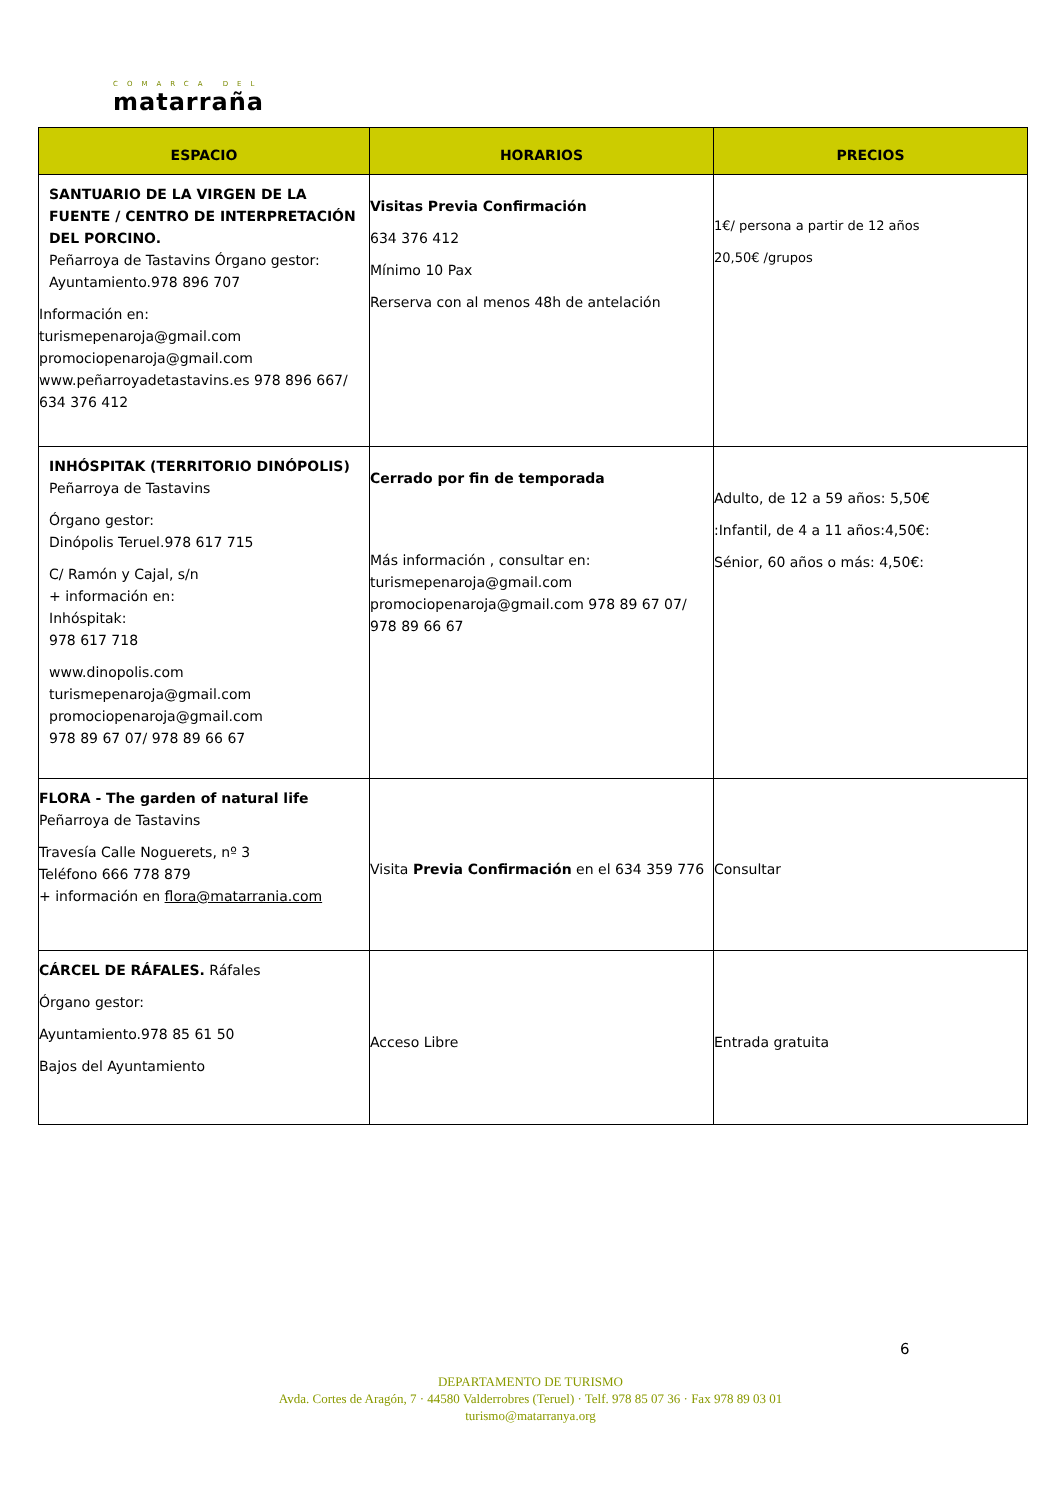COMARCA DEL
matarraña
| ESPACIO | HORARIOS | PRECIOS |
| --- | --- | --- |
| SANTUARIO DE LA VIRGEN DE LA FUENTE / CENTRO DE INTERPRETACIÓN DEL PORCINO. Peñarroya de Tastavins Órgano gestor: Ayuntamiento.978 896 707 Información en: turismepenaroja@gmail.com promociopenaroja@gmail.com www.peñarroyadetastavins.es 978 896 667/ 634 376 412 | Visitas Previa Confirmación 634 376 412 Mínimo 10 Pax Rerserva con al menos 48h de antelación | 1€/ persona a partir de 12 años 20,50€ /grupos |
| INHÓSPITAK (TERRITORIO DINÓPOLIS) Peñarroya de Tastavins Órgano gestor: Dinópolis Teruel.978 617 715 C/ Ramón y Cajal, s/n + información en: Inhóspitak: 978 617 718 www.dinopolis.com turismepenaroja@gmail.com promociopenaroja@gmail.com 978 89 67 07/ 978 89 66 67 | Cerrado por fin de temporada Más información , consultar en: turismepenaroja@gmail.com promociopenaroja@gmail.com 978 89 67 07/ 978 89 66 67 | Adulto, de 12 a 59 años: 5,50€ :Infantil, de 4 a 11 años:4,50€: Sénior, 60 años o más: 4,50€: |
| FLORA - The garden of natural life Peñarroya de Tastavins Travesía Calle Noguerets, nº 3 Teléfono 666 778 879 + información en flora@matarrania.com | Visita Previa Confirmación en el 634 359 776 | Consultar |
| CÁRCEL DE RÁFALES. Ráfales Órgano gestor: Ayuntamiento.978 85 61 50 Bajos del Ayuntamiento | Acceso Libre | Entrada gratuita |
6
DEPARTAMENTO DE TURISMO
Avda. Cortes de Aragón, 7 · 44580 Valderrobres (Teruel) · Telf. 978 85 07 36 · Fax 978 89 03 01
turismo@matarranya.org